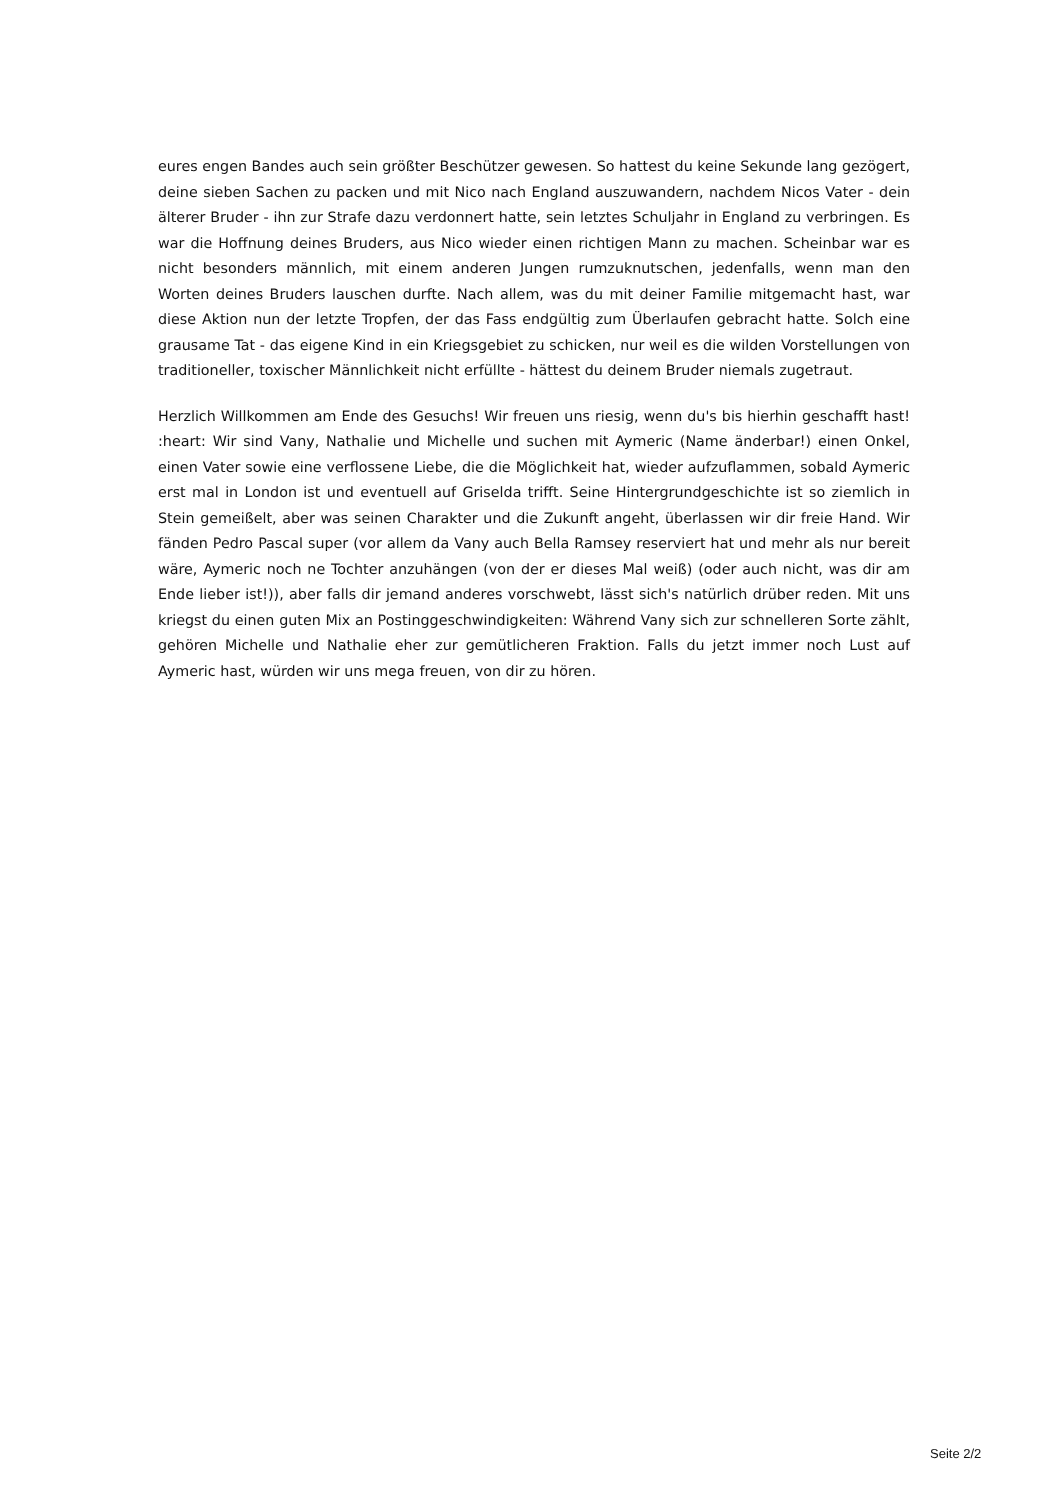eures engen Bandes auch sein größter Beschützer gewesen. So hattest du keine Sekunde lang gezögert, deine sieben Sachen zu packen und mit Nico nach England auszuwandern, nachdem Nicos Vater - dein älterer Bruder - ihn zur Strafe dazu verdonnert hatte, sein letztes Schuljahr in England zu verbringen. Es war die Hoffnung deines Bruders, aus Nico wieder einen richtigen Mann zu machen. Scheinbar war es nicht besonders männlich, mit einem anderen Jungen rumzuknutschen, jedenfalls, wenn man den Worten deines Bruders lauschen durfte. Nach allem, was du mit deiner Familie mitgemacht hast, war diese Aktion nun der letzte Tropfen, der das Fass endgültig zum Überlaufen gebracht hatte. Solch eine grausame Tat - das eigene Kind in ein Kriegsgebiet zu schicken, nur weil es die wilden Vorstellungen von traditioneller, toxischer Männlichkeit nicht erfüllte - hättest du deinem Bruder niemals zugetraut.
Herzlich Willkommen am Ende des Gesuchs! Wir freuen uns riesig, wenn du's bis hierhin geschafft hast! :heart: Wir sind Vany, Nathalie und Michelle und suchen mit Aymeric (Name änderbar!) einen Onkel, einen Vater sowie eine verflossene Liebe, die die Möglichkeit hat, wieder aufzuflammen, sobald Aymeric erst mal in London ist und eventuell auf Griselda trifft. Seine Hintergrundgeschichte ist so ziemlich in Stein gemeißelt, aber was seinen Charakter und die Zukunft angeht, überlassen wir dir freie Hand. Wir fänden Pedro Pascal super (vor allem da Vany auch Bella Ramsey reserviert hat und mehr als nur bereit wäre, Aymeric noch ne Tochter anzuhängen (von der er dieses Mal weiß) (oder auch nicht, was dir am Ende lieber ist!)), aber falls dir jemand anderes vorschwebt, lässt sich's natürlich drüber reden. Mit uns kriegst du einen guten Mix an Postinggeschwindigkeiten: Während Vany sich zur schnelleren Sorte zählt, gehören Michelle und Nathalie eher zur gemütlicheren Fraktion. Falls du jetzt immer noch Lust auf Aymeric hast, würden wir uns mega freuen, von dir zu hören.
Seite 2/2